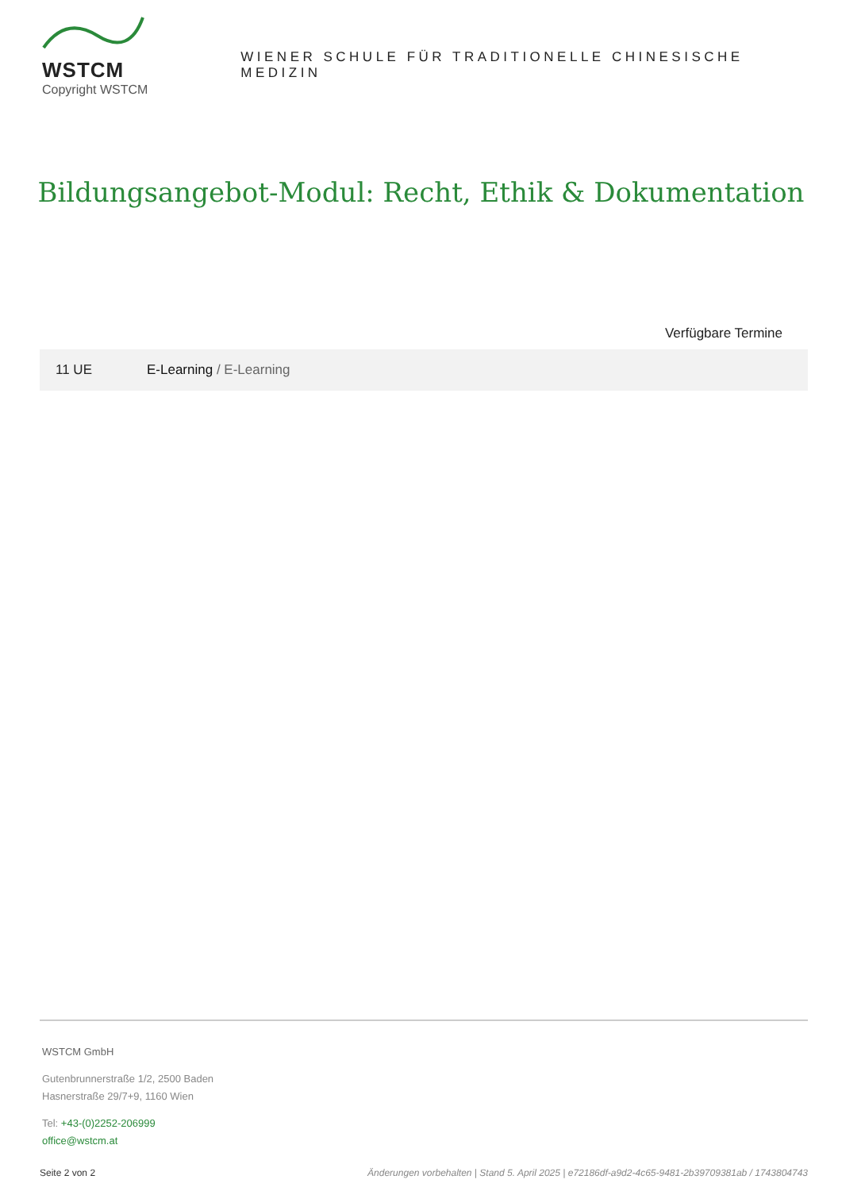WSTCM
Copyright WSTCM
WIENER SCHULE FÜR TRADITIONELLE CHINESISCHE MEDIZIN
Bildungsangebot-Modul: Recht, Ethik & Dokumentation
Verfügbare Termine
| 11 UE | E-Learning / E-Learning |
WSTCM GmbH
Gutenbrunnerstraße 1/2, 2500 Baden
Hasnerstraße 29/7+9, 1160 Wien
Tel: +43-(0)2252-206999
office@wstcm.at
Seite 2 von 2 Änderungen vorbehalten | Stand 5. April 2025 | e72186df-a9d2-4c65-9481-2b39709381ab / 1743804743